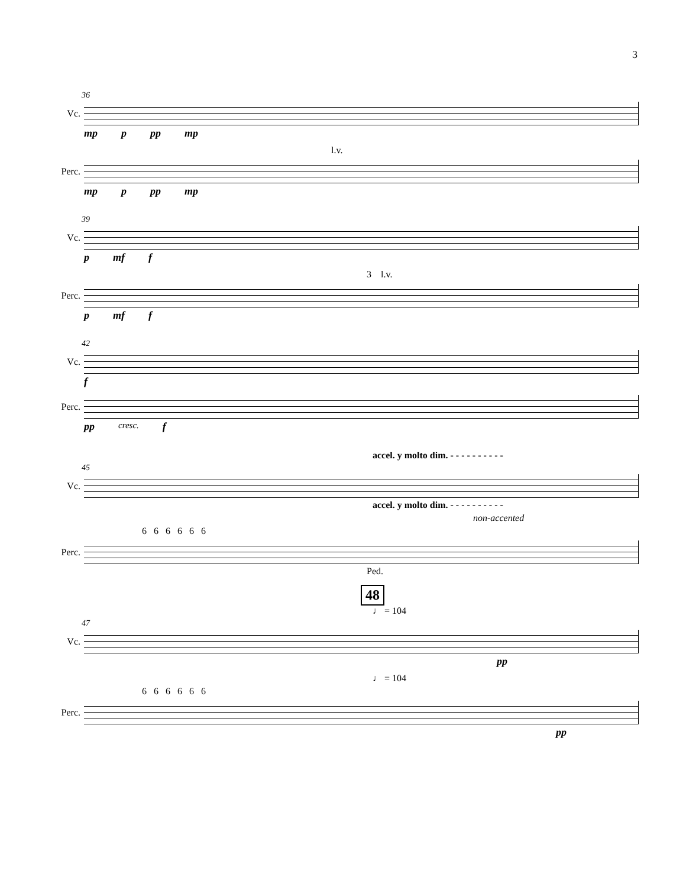3
36
Vc.
mp p pp mp
l.v.
Perc.
mp p pp mp
39
Vc.
p mf f
3 l.v.
Perc.
p mf f
42
Vc.
f
Perc.
pp cresc. f
accel. y molto dim. - - - - - - - - - -
45
Vc.
accel. y molto dim. - - - - - - - - - -
non-accented
6 6 6 6 6 6
Perc.
Ped.
48
♩ = 104
47
Vc.
pp
♩ = 104
6 6 6 6 6 6
Perc.
pp